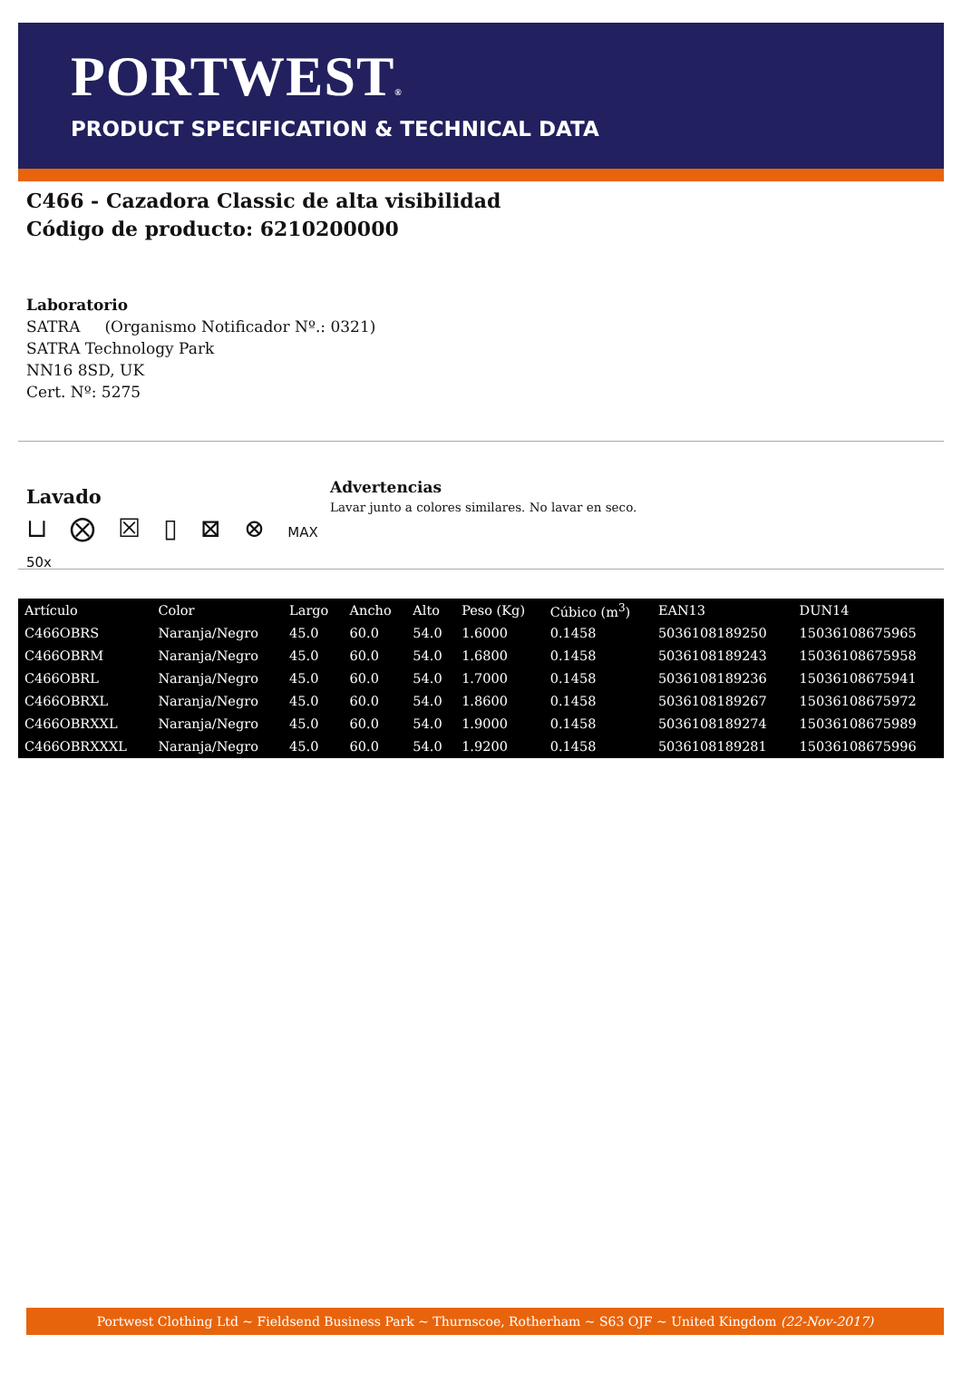PORTWEST®
PRODUCT SPECIFICATION & TECHNICAL DATA
C466 - Cazadora Classic de alta visibilidad
Código de producto: 6210200000
Laboratorio
SATRA (Organismo Notificador Nº.: 0321)
SATRA Technology Park
NN16 8SD, UK
Cert. Nº: 5275
Lavado
⊔ ⨂ ☒ ▯ ⊠ ⊗ MAX 50x
Advertencias
Lavar junto a colores similares. No lavar en seco.
| Artículo | Color | Largo | Ancho | Alto | Peso (Kg) | Cúbico (m<sup>3</sup>) | EAN13 | DUN14 |
| --- | --- | --- | --- | --- | --- | --- | --- | --- |
| C466OBRS | Naranja/Negro | 45.0 | 60.0 | 54.0 | 1.6000 | 0.1458 | 5036108189250 | 15036108675965 |
| C466OBRM | Naranja/Negro | 45.0 | 60.0 | 54.0 | 1.6800 | 0.1458 | 5036108189243 | 15036108675958 |
| C466OBRL | Naranja/Negro | 45.0 | 60.0 | 54.0 | 1.7000 | 0.1458 | 5036108189236 | 15036108675941 |
| C466OBRXL | Naranja/Negro | 45.0 | 60.0 | 54.0 | 1.8600 | 0.1458 | 5036108189267 | 15036108675972 |
| C466OBRXXL | Naranja/Negro | 45.0 | 60.0 | 54.0 | 1.9000 | 0.1458 | 5036108189274 | 15036108675989 |
| C466OBRXXXL | Naranja/Negro | 45.0 | 60.0 | 54.0 | 1.9200 | 0.1458 | 5036108189281 | 15036108675996 |
Portwest Clothing Ltd ~ Fieldsend Business Park ~ Thurnscoe, Rotherham ~ S63 OJF ~ United Kingdom (22-Nov-2017)